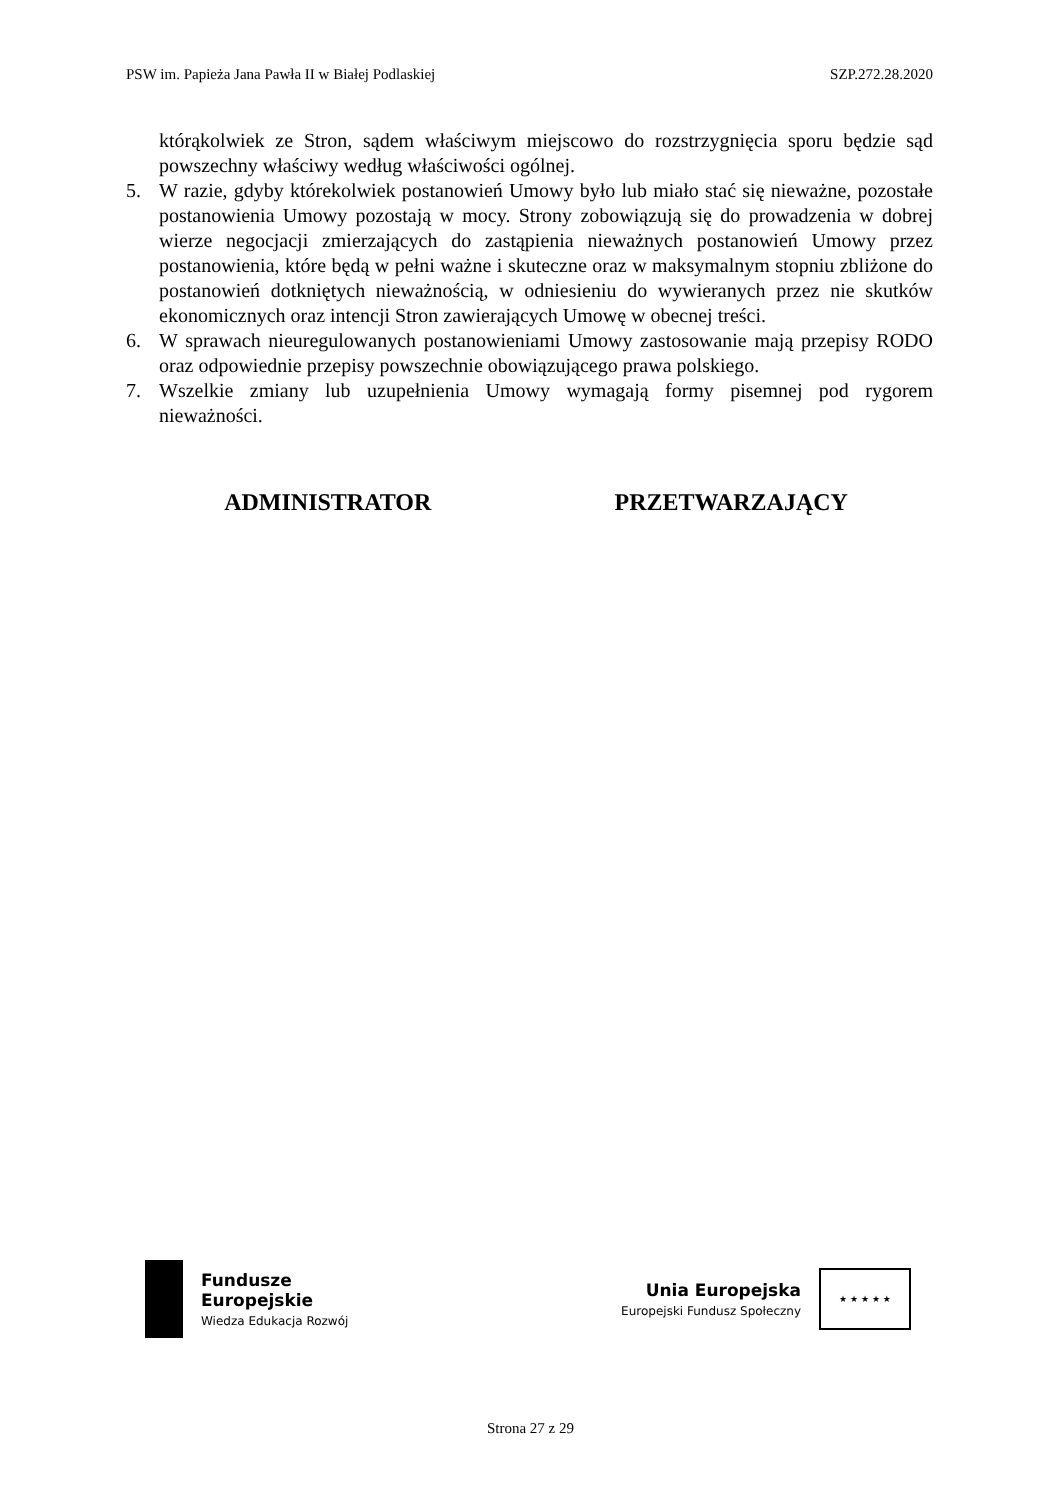PSW im. Papieża Jana Pawła II w Białej Podlaskiej SZP.272.28.2020
którąkolwiek ze Stron, sądem właściwym miejscowo do rozstrzygnięcia sporu będzie sąd powszechny właściwy według właściwości ogólnej.
5. W razie, gdyby którekolwiek postanowień Umowy było lub miało stać się nieważne, pozostałe postanowienia Umowy pozostają w mocy. Strony zobowiązują się do prowadzenia w dobrej wierze negocjacji zmierzających do zastąpienia nieważnych postanowień Umowy przez postanowienia, które będą w pełni ważne i skuteczne oraz w maksymalnym stopniu zbliżone do postanowień dotkniętych nieważnością, w odniesieniu do wywieranych przez nie skutków ekonomicznych oraz intencji Stron zawierających Umowę w obecnej treści.
6. W sprawach nieuregulowanych postanowieniami Umowy zastosowanie mają przepisy RODO oraz odpowiednie przepisy powszechnie obowiązującego prawa polskiego.
7. Wszelkie zmiany lub uzupełnienia Umowy wymagają formy pisemnej pod rygorem nieważności.
ADMINISTRATOR PRZETWARZAJĄCY
Fundusze
Europejskie
Wiedza Edukacja Rozwój
Unia Europejska
Europejski Fundusz Społeczny
★ ★ ★ ★ ★
Strona 27 z 29